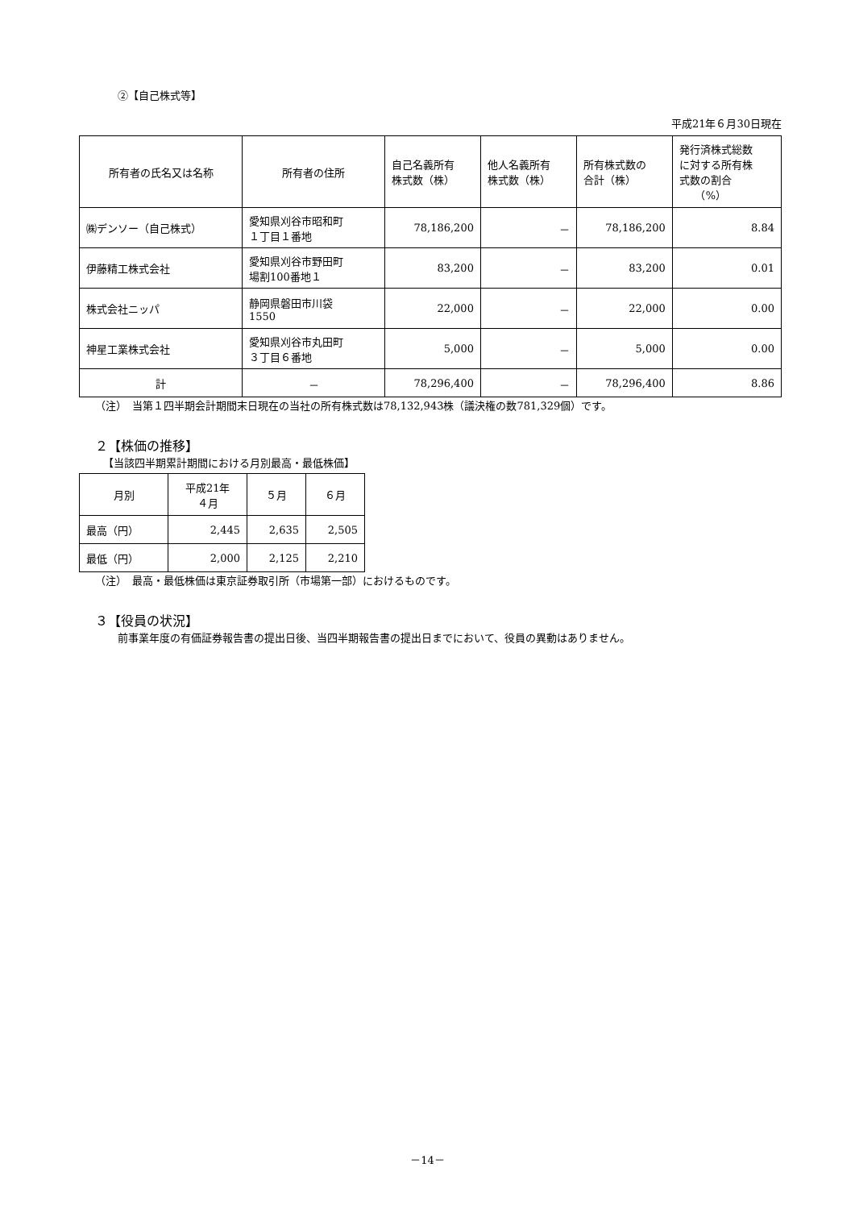②【自己株式等】
平成21年６月30日現在
| 所有者の氏名又は名称 | 所有者の住所 | 自己名義所有 株式数（株） | 他人名義所有 株式数（株） | 所有株式数の 合計（株） | 発行済株式総数 に対する所有株 式数の割合 （%） |
| --- | --- | --- | --- | --- | --- |
| ㈱デンソー（自己株式） | 愛知県刈谷市昭和町 １丁目１番地 | 78,186,200 | － | 78,186,200 | 8.84 |
| 伊藤精工株式会社 | 愛知県刈谷市野田町 場割100番地１ | 83,200 | － | 83,200 | 0.01 |
| 株式会社ニッパ | 静岡県磐田市川袋 1550 | 22,000 | － | 22,000 | 0.00 |
| 神星工業株式会社 | 愛知県刈谷市丸田町 ３丁目６番地 | 5,000 | － | 5,000 | 0.00 |
| 計 | － | 78,296,400 | － | 78,296,400 | 8.86 |
（注）　当第１四半期会計期間末日現在の当社の所有株式数は78,132,943株（議決権の数781,329個）です。
２【株価の推移】
【当該四半期累計期間における月別最高・最低株価】
| 月別 | 平成21年 ４月 | ５月 | ６月 |
| 最高（円） | 2,445 | 2,635 | 2,505 |
| 最低（円） | 2,000 | 2,125 | 2,210 |
（注）　最高・最低株価は東京証券取引所（市場第一部）におけるものです。
３【役員の状況】
前事業年度の有価証券報告書の提出日後、当四半期報告書の提出日までにおいて、役員の異動はありません。
－14－